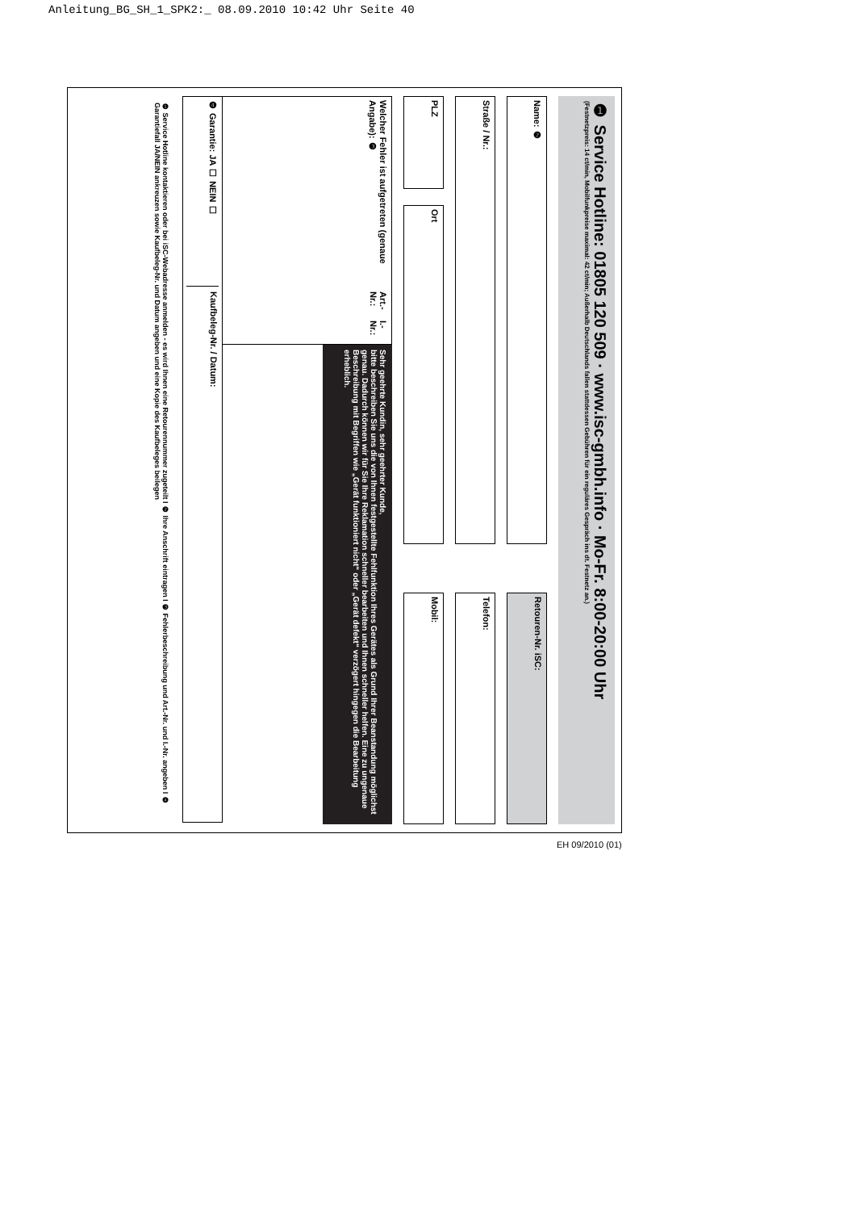Anleitung_BG_SH_1_SPK2:_ 08.09.2010 10:42 Uhr Seite 40
❶ Service Hotline: 01805 120 509 · www.isc-gmbh.info · Mo-Fr. 8:00-20:00 Uhr
(Festnetzpreis: 14 ct/min, Mobilfunkpreise maximal: 42 ct/min; Außerhalb Deutschlands fallen stattdessen Gebühren für ein reguläres Gespräch ins dt. Festnetz an.)
Name: ❷
Retouren-Nr. iSC:
Straße / Nr.:
Telefon:
PLZ
Ort
Mobil:
Welcher Fehler ist aufgetreten (genaue Angabe): ❸ Art.-Nr.: I.-Nr.:
Sehr geehrte Kundin, sehr geehrter Kunde,
bitte beschreiben Sie uns die von Ihnen festgestellte Fehlfunktion Ihres Gerätes als Grund Ihrer Beanstandung möglichst genau. Dadurch können wir für Sie Ihre Reklamation schneller bearbeiten und Ihnen schneller helfen. Eine zu ungenaue Beschreibung mit Begriffen wie „Gerät funktioniert nicht“ oder „Gerät defekt“ verzögert hingegen die Bearbeitung erheblich.
❹ Garantie: JA ☐ NEIN ☐ Kaufbeleg-Nr. / Datum:
❶ Service Hotline kontaktieren oder bei iSC-Webadresse anmelden - es wird Ihnen eine Retourennummer zugeteilt I ❷ Ihre Anschrift eintragen I ❸ Fehlerbeschreibung und Art.-Nr. und I.-Nr. angeben I ❹ Garantiefall JA/NEIN ankreuzen sowie Kaufbeleg-Nr. und Datum angeben und eine Kopie des Kaufbeleges beilegen
EH 09/2010 (01)